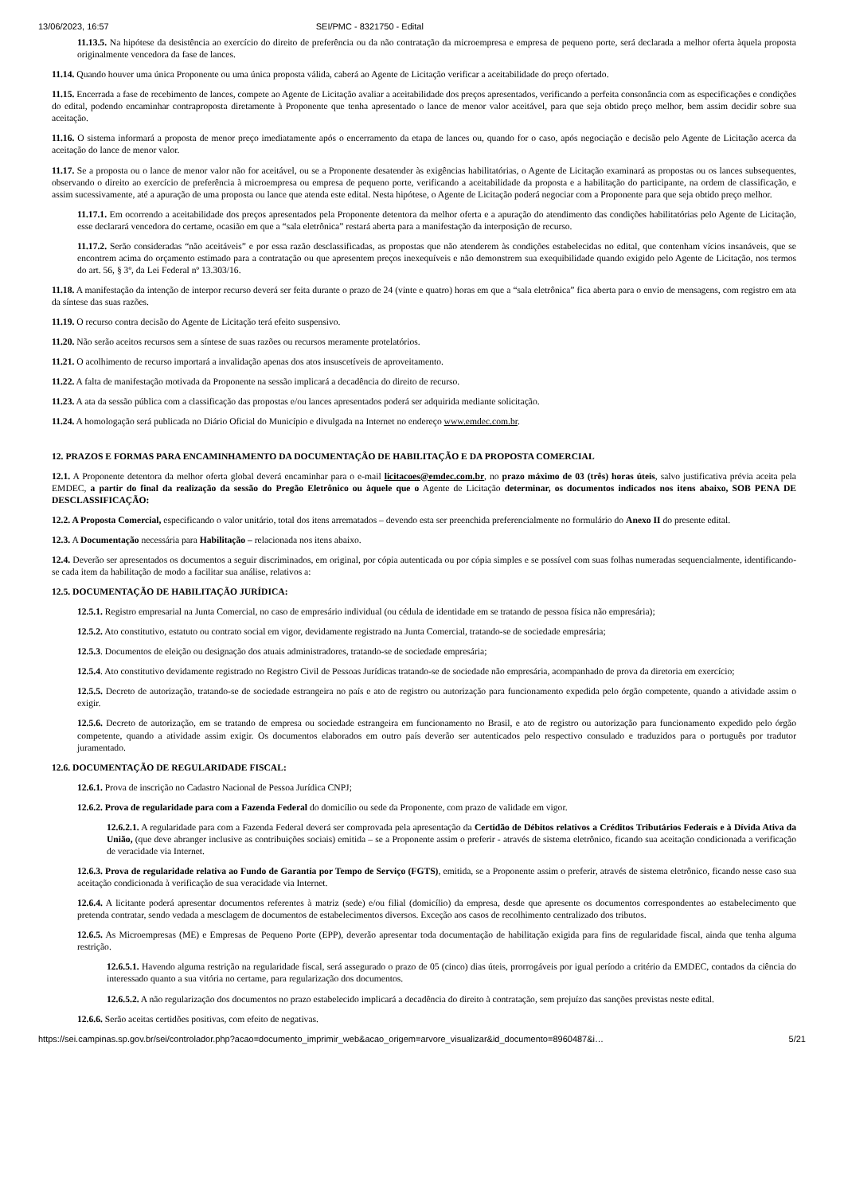13/06/2023, 16:57 SEI/PMC - 8321750 - Edital
11.13.5. Na hipótese da desistência ao exercício do direito de preferência ou da não contratação da microempresa e empresa de pequeno porte, será declarada a melhor oferta àquela proposta originalmente vencedora da fase de lances.
11.14. Quando houver uma única Proponente ou uma única proposta válida, caberá ao Agente de Licitação verificar a aceitabilidade do preço ofertado.
11.15. Encerrada a fase de recebimento de lances, compete ao Agente de Licitação avaliar a aceitabilidade dos preços apresentados, verificando a perfeita consonância com as especificações e condições do edital, podendo encaminhar contraproposta diretamente à Proponente que tenha apresentado o lance de menor valor aceitável, para que seja obtido preço melhor, bem assim decidir sobre sua aceitação.
11.16. O sistema informará a proposta de menor preço imediatamente após o encerramento da etapa de lances ou, quando for o caso, após negociação e decisão pelo Agente de Licitação acerca da aceitação do lance de menor valor.
11.17. Se a proposta ou o lance de menor valor não for aceitável, ou se a Proponente desatender às exigências habilitatórias, o Agente de Licitação examinará as propostas ou os lances subsequentes, observando o direito ao exercício de preferência à microempresa ou empresa de pequeno porte, verificando a aceitabilidade da proposta e a habilitação do participante, na ordem de classificação, e assim sucessivamente, até a apuração de uma proposta ou lance que atenda este edital. Nesta hipótese, o Agente de Licitação poderá negociar com a Proponente para que seja obtido preço melhor.
11.17.1. Em ocorrendo a aceitabilidade dos preços apresentados pela Proponente detentora da melhor oferta e a apuração do atendimento das condições habilitatórias pelo Agente de Licitação, esse declarará vencedora do certame, ocasião em que a “sala eletrônica” restará aberta para a manifestação da interposição de recurso.
11.17.2. Serão consideradas “não aceitáveis” e por essa razão desclassificadas, as propostas que não atenderem às condições estabelecidas no edital, que contenham vícios insanáveis, que se encontrem acima do orçamento estimado para a contratação ou que apresentem preços inexequíveis e não demonstrem sua exequibilidade quando exigido pelo Agente de Licitação, nos termos do art. 56, § 3º, da Lei Federal nº 13.303/16.
11.18. A manifestação da intenção de interpor recurso deverá ser feita durante o prazo de 24 (vinte e quatro) horas em que a “sala eletrônica” fica aberta para o envio de mensagens, com registro em ata da síntese das suas razões.
11.19. O recurso contra decisão do Agente de Licitação terá efeito suspensivo.
11.20. Não serão aceitos recursos sem a síntese de suas razões ou recursos meramente protelatórios.
11.21. O acolhimento de recurso importará a invalidação apenas dos atos insuscetíveis de aproveitamento.
11.22. A falta de manifestação motivada da Proponente na sessão implicará a decadência do direito de recurso.
11.23. A ata da sessão pública com a classificação das propostas e/ou lances apresentados poderá ser adquirida mediante solicitação.
11.24. A homologação será publicada no Diário Oficial do Município e divulgada na Internet no endereço www.emdec.com.br.
12. PRAZOS E FORMAS PARA ENCAMINHAMENTO DA DOCUMENTAÇÃO DE HABILITAÇÃO E DA PROPOSTA COMERCIAL
12.1. A Proponente detentora da melhor oferta global deverá encaminhar para o e-mail licitacoes@emdec.com.br, no prazo máximo de 03 (três) horas úteis, salvo justificativa prévia aceita pela EMDEC, a partir do final da realização da sessão do Pregão Eletrônico ou àquele que o Agente de Licitação determinar, os documentos indicados nos itens abaixo, SOB PENA DE DESCLASSIFICAÇÃO:
12.2. A Proposta Comercial, especificando o valor unitário, total dos itens arrematados – devendo esta ser preenchida preferencialmente no formulário do Anexo II do presente edital.
12.3. A Documentação necessária para Habilitação – relacionada nos itens abaixo.
12.4. Deverão ser apresentados os documentos a seguir discriminados, em original, por cópia autenticada ou por cópia simples e se possível com suas folhas numeradas sequencialmente, identificando-se cada item da habilitação de modo a facilitar sua análise, relativos a:
12.5. DOCUMENTAÇÃO DE HABILITAÇÃO JURÍDICA:
12.5.1. Registro empresarial na Junta Comercial, no caso de empresário individual (ou cédula de identidade em se tratando de pessoa física não empresária);
12.5.2. Ato constitutivo, estatuto ou contrato social em vigor, devidamente registrado na Junta Comercial, tratando-se de sociedade empresária;
12.5.3. Documentos de eleição ou designação dos atuais administradores, tratando-se de sociedade empresária;
12.5.4. Ato constitutivo devidamente registrado no Registro Civil de Pessoas Jurídicas tratando-se de sociedade não empresária, acompanhado de prova da diretoria em exercício;
12.5.5. Decreto de autorização, tratando-se de sociedade estrangeira no país e ato de registro ou autorização para funcionamento expedida pelo órgão competente, quando a atividade assim o exigir.
12.5.6. Decreto de autorização, em se tratando de empresa ou sociedade estrangeira em funcionamento no Brasil, e ato de registro ou autorização para funcionamento expedido pelo órgão competente, quando a atividade assim exigir. Os documentos elaborados em outro país deverão ser autenticados pelo respectivo consulado e traduzidos para o português por tradutor juramentado.
12.6. DOCUMENTAÇÃO DE REGULARIDADE FISCAL:
12.6.1. Prova de inscrição no Cadastro Nacional de Pessoa Jurídica CNPJ;
12.6.2. Prova de regularidade para com a Fazenda Federal do domicílio ou sede da Proponente, com prazo de validade em vigor.
12.6.2.1. A regularidade para com a Fazenda Federal deverá ser comprovada pela apresentação da Certidão de Débitos relativos a Créditos Tributários Federais e à Dívida Ativa da União, (que deve abranger inclusive as contribuições sociais) emitida – se a Proponente assim o preferir - através de sistema eletrônico, ficando sua aceitação condicionada a verificação de veracidade via Internet.
12.6.3. Prova de regularidade relativa ao Fundo de Garantia por Tempo de Serviço (FGTS), emitida, se a Proponente assim o preferir, através de sistema eletrônico, ficando nesse caso sua aceitação condicionada à verificação de sua veracidade via Internet.
12.6.4. A licitante poderá apresentar documentos referentes à matriz (sede) e/ou filial (domicílio) da empresa, desde que apresente os documentos correspondentes ao estabelecimento que pretenda contratar, sendo vedada a mesclagem de documentos de estabelecimentos diversos. Exceção aos casos de recolhimento centralizado dos tributos.
12.6.5. As Microempresas (ME) e Empresas de Pequeno Porte (EPP), deverão apresentar toda documentação de habilitação exigida para fins de regularidade fiscal, ainda que tenha alguma restrição.
12.6.5.1. Havendo alguma restrição na regularidade fiscal, será assegurado o prazo de 05 (cinco) dias úteis, prorrogáveis por igual período a critério da EMDEC, contados da ciência do interessado quanto a sua vitória no certame, para regularização dos documentos.
12.6.5.2. A não regularização dos documentos no prazo estabelecido implicará a decadência do direito à contratação, sem prejuízo das sanções previstas neste edital.
12.6.6. Serão aceitas certidões positivas, com efeito de negativas.
https://sei.campinas.sp.gov.br/sei/controlador.php?acao=documento_imprimir_web&acao_origem=arvore_visualizar&id_documento=8960487&i… 5/21